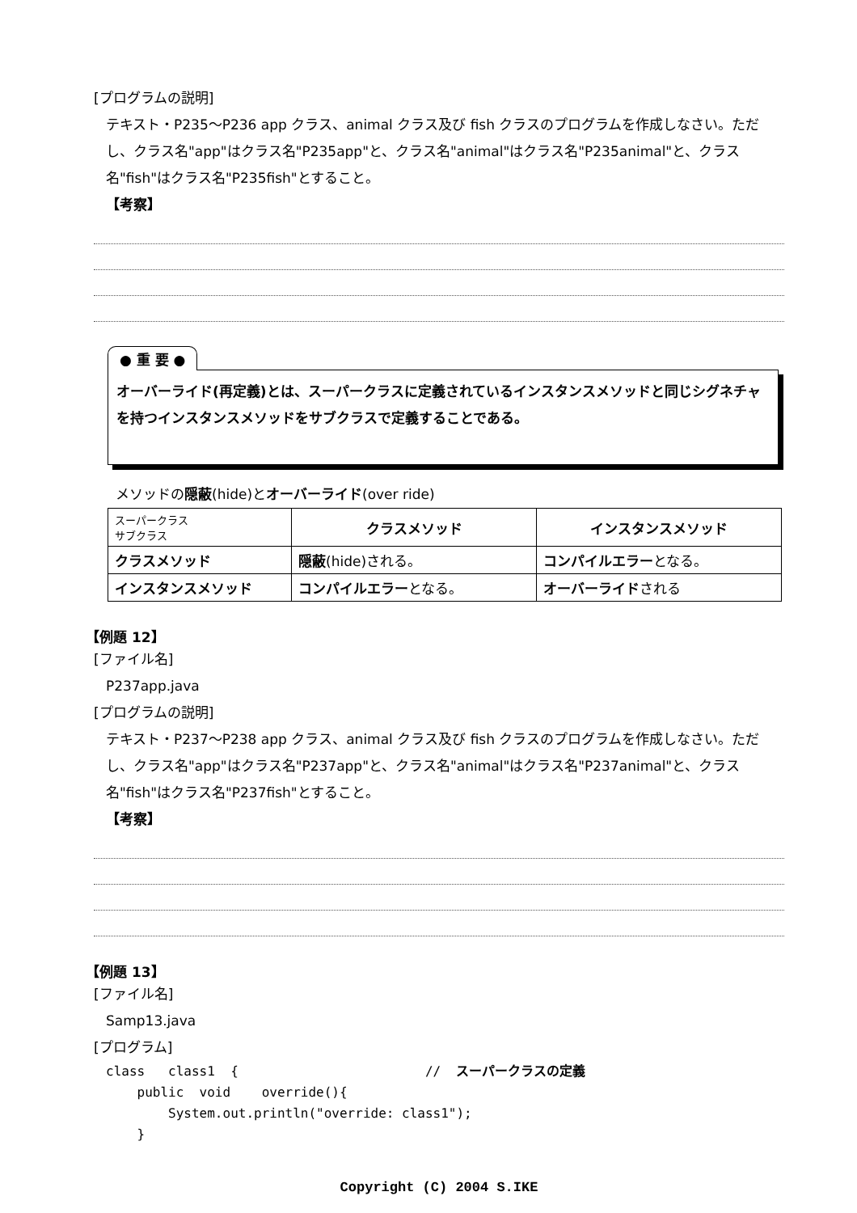[プログラムの説明]
テキスト・P235～P236 app クラス、animal クラス及び fish クラスのプログラムを作成しなさい。ただし、クラス名"app"はクラス名"P235app"と、クラス名"animal"はクラス名"P235animal"と、クラス名"fish"はクラス名"P235fish"とすること。
【考察】
● 重 要 ●
オーバーライド(再定義)とは、スーパークラスに定義されているインスタンスメソッドと同じシグネチャを持つインスタンスメソッドをサブクラスで定義することである。
メソッドの隠蔽(hide)とオーバーライド(over ride)
| スーパークラス サブクラス | クラスメソッド | インスタンスメソッド |
| --- | --- | --- |
| クラスメソッド | 隠蔽 (hide)される。 | コンパイルエラー となる。 |
| インスタンスメソッド | コンパイルエラー となる。 | オーバーライド される |
【例題 12】
[ファイル名]
P237app.java
[プログラムの説明]
テキスト・P237～P238 app クラス、animal クラス及び fish クラスのプログラムを作成しなさい。ただし、クラス名"app"はクラス名"P237app"と、クラス名"animal"はクラス名"P237animal"と、クラス名"fish"はクラス名"P237fish"とすること。
【考察】
【例題 13】
[ファイル名]
Samp13.java
[プログラム]
class   class1  {                        //  スーパークラスの定義
    public  void    override(){
        System.out.println("override: class1");
    }
Copyright (C) 2004 S.IKE